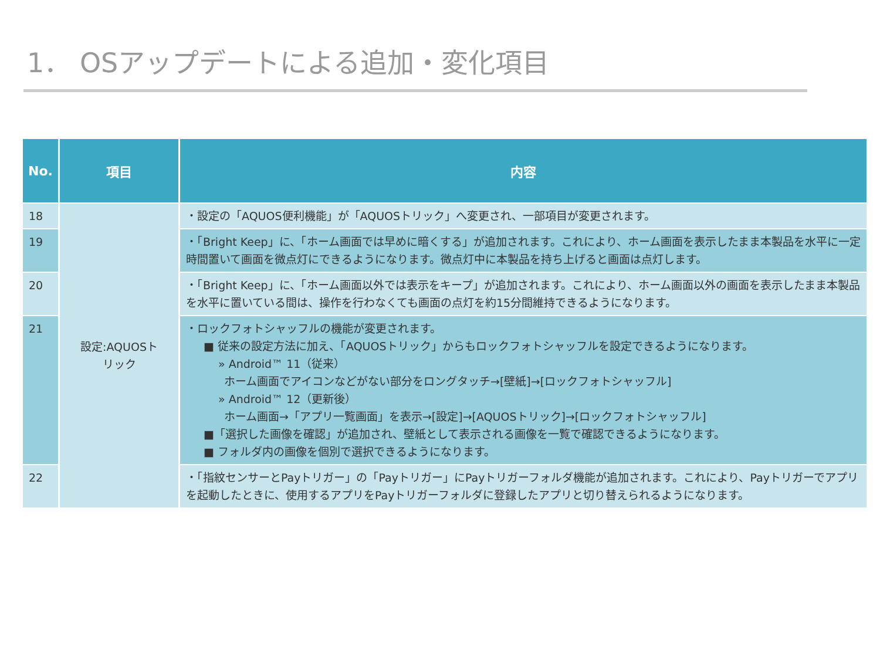1． OSアップデートによる追加・変化項目
| No. | 項目 | 内容 |
| --- | --- | --- |
| 18 | 設定:AQUOSト リック | ・設定の「AQUOS便利機能」が「AQUOSトリック」へ変更され、一部項目が変更されます。 |
| 19 | | ・「Bright Keep」に、「ホーム画面では早めに暗くする」が追加されます。これにより、ホーム画面を表示したまま本製品を水平に一定時間置いて画面を微点灯にできるようになります。微点灯中に本製品を持ち上げると画面は点灯します。 |
| 20 | | ・「Bright Keep」に、「ホーム画面以外では表示をキープ」が追加されます。これにより、ホーム画面以外の画面を表示したまま本製品を水平に置いている間は、操作を行わなくても画面の点灯を約15分間維持できるようになります。 |
| 21 | | ・ロックフォトシャッフルの機能が変更されます。 ■ 従来の設定方法に加え、「AQUOSトリック」からもロックフォトシャッフルを設定できるようになります。 » Android™ 11（従来） ホーム画面でアイコンなどがない部分をロングタッチ→[壁紙]→[ロックフォトシャッフル] » Android™ 12（更新後） ホーム画面→「アプリ一覧画面」を表示→[設定]→[AQUOSトリック]→[ロックフォトシャッフル] ■「選択した画像を確認」が追加され、壁紙として表示される画像を一覧で確認できるようになります。 ■ フォルダ内の画像を個別で選択できるようになります。 |
| 22 | | ・「指紋センサーとPayトリガー」の「Payトリガー」にPayトリガーフォルダ機能が追加されます。これにより、Payトリガーでアプリを起動したときに、使用するアプリをPayトリガーフォルダに登録したアプリと切り替えられるようになります。 |